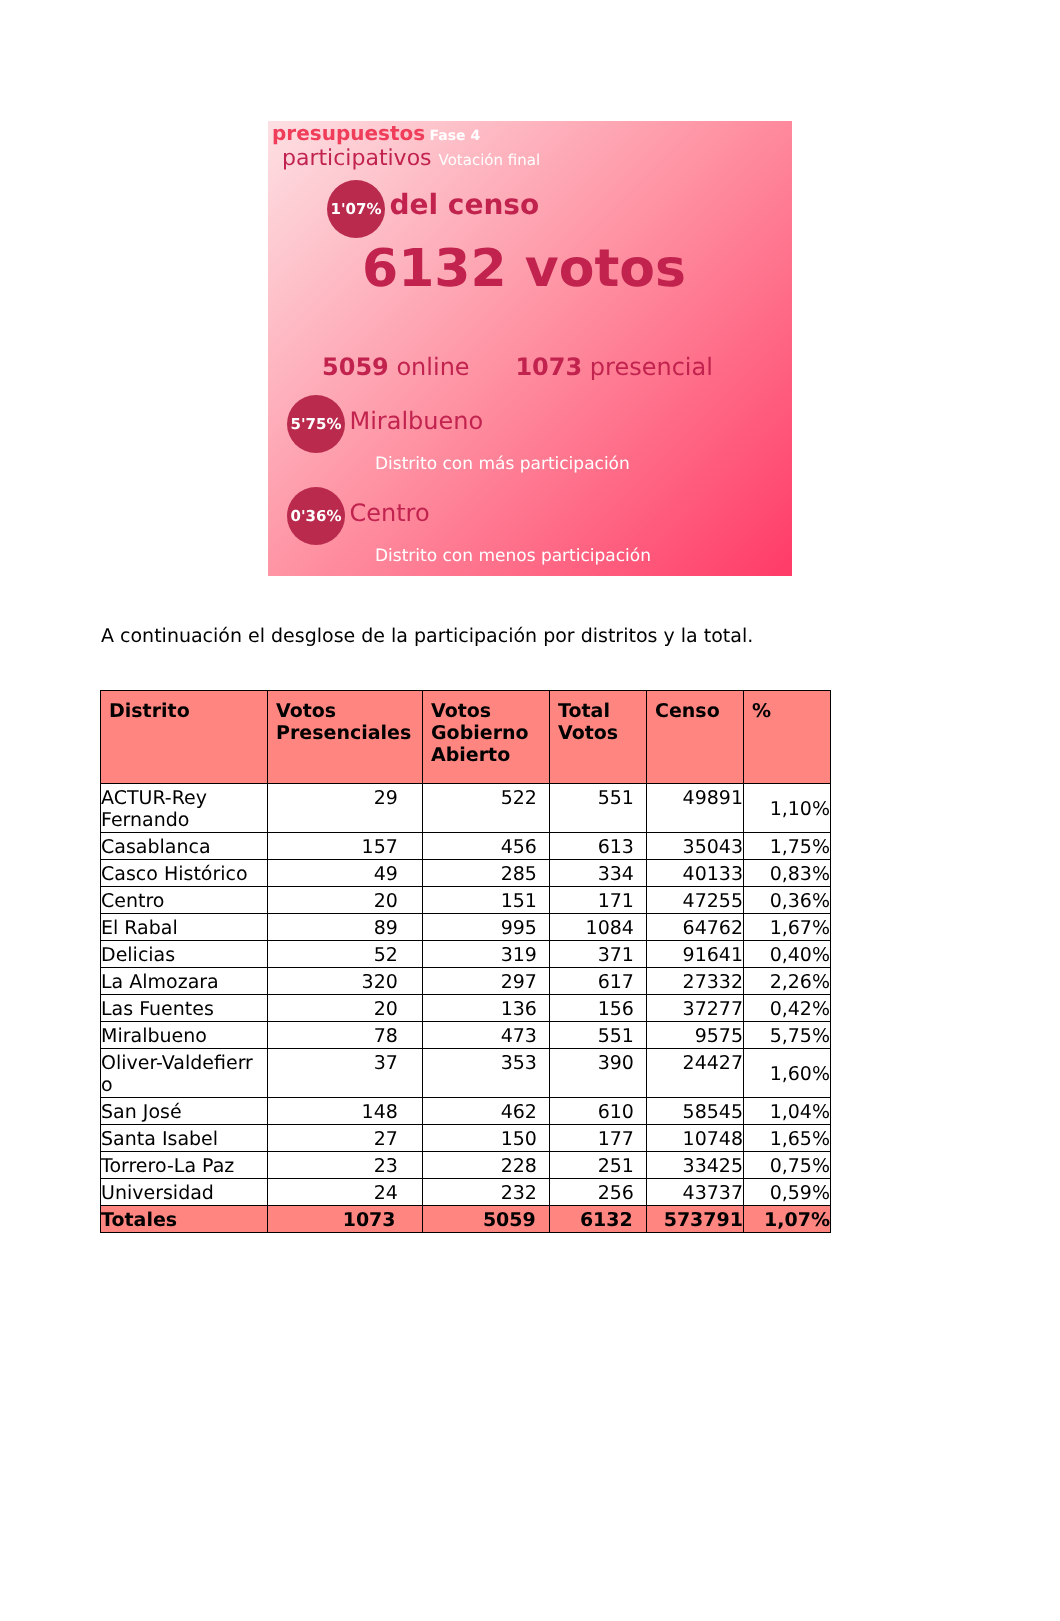presupuestos Fase 4
participativos Votación final
1'07% del censo
6132 votos
5059 online 1073 presencial
5'75% Miralbueno
Distrito con más participación
0'36% Centro
Distrito con menos participación
A continuación el desglose de la participación por distritos y la total.
| Distrito | Votos Presenciales | Votos Gobierno Abierto | Total Votos | Censo | % |
| --- | --- | --- | --- | --- | --- |
| ACTUR-Rey Fernando | 29 | 522 | 551 | 49891 | 1,10% |
| Casablanca | 157 | 456 | 613 | 35043 | 1,75% |
| Casco Histórico | 49 | 285 | 334 | 40133 | 0,83% |
| Centro | 20 | 151 | 171 | 47255 | 0,36% |
| El Rabal | 89 | 995 | 1084 | 64762 | 1,67% |
| Delicias | 52 | 319 | 371 | 91641 | 0,40% |
| La Almozara | 320 | 297 | 617 | 27332 | 2,26% |
| Las Fuentes | 20 | 136 | 156 | 37277 | 0,42% |
| Miralbueno | 78 | 473 | 551 | 9575 | 5,75% |
| Oliver-Valdefierr o | 37 | 353 | 390 | 24427 | 1,60% |
| San José | 148 | 462 | 610 | 58545 | 1,04% |
| Santa Isabel | 27 | 150 | 177 | 10748 | 1,65% |
| Torrero-La Paz | 23 | 228 | 251 | 33425 | 0,75% |
| Universidad | 24 | 232 | 256 | 43737 | 0,59% |
| Totales | 1073 | 5059 | 6132 | 573791 | 1,07% |